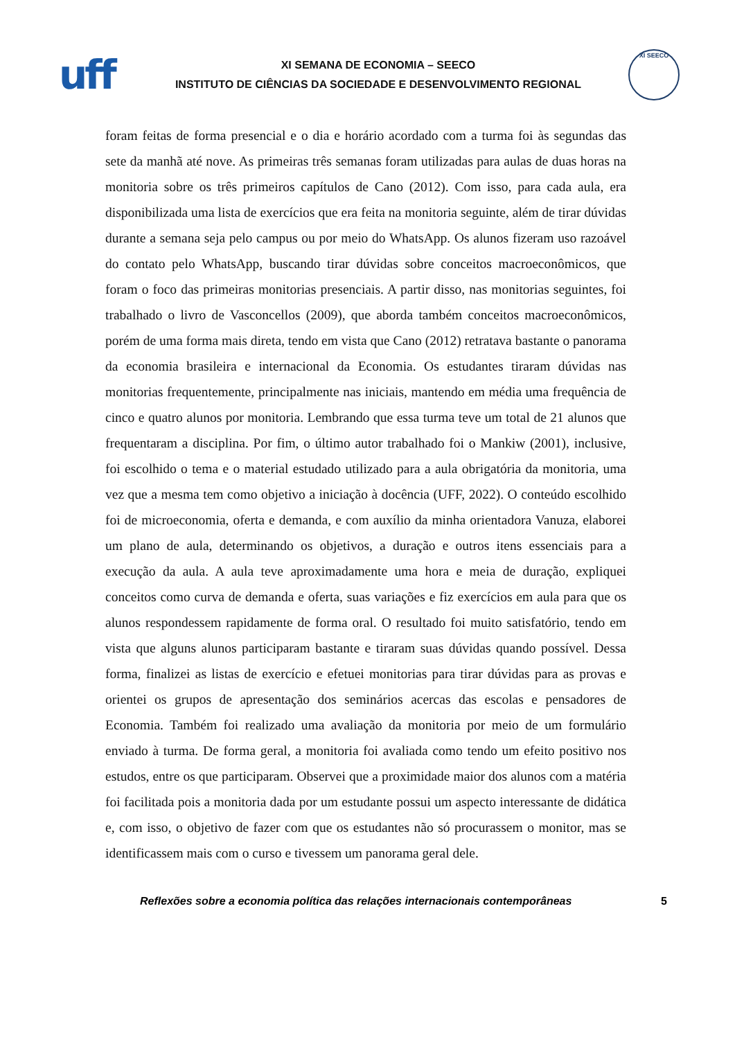uff
XI SEMANA DE ECONOMIA – SEECO
INSTITUTO DE CIÊNCIAS DA SOCIEDADE E DESENVOLVIMENTO REGIONAL
XI SEECO
foram feitas de forma presencial e o dia e horário acordado com a turma foi às segundas das sete da manhã até nove. As primeiras três semanas foram utilizadas para aulas de duas horas na monitoria sobre os três primeiros capítulos de Cano (2012). Com isso, para cada aula, era disponibilizada uma lista de exercícios que era feita na monitoria seguinte, além de tirar dúvidas durante a semana seja pelo campus ou por meio do WhatsApp. Os alunos fizeram uso razoável do contato pelo WhatsApp, buscando tirar dúvidas sobre conceitos macroeconômicos, que foram o foco das primeiras monitorias presenciais. A partir disso, nas monitorias seguintes, foi trabalhado o livro de Vasconcellos (2009), que aborda também conceitos macroeconômicos, porém de uma forma mais direta, tendo em vista que Cano (2012) retratava bastante o panorama da economia brasileira e internacional da Economia. Os estudantes tiraram dúvidas nas monitorias frequentemente, principalmente nas iniciais, mantendo em média uma frequência de cinco e quatro alunos por monitoria. Lembrando que essa turma teve um total de 21 alunos que frequentaram a disciplina. Por fim, o último autor trabalhado foi o Mankiw (2001), inclusive, foi escolhido o tema e o material estudado utilizado para a aula obrigatória da monitoria, uma vez que a mesma tem como objetivo a iniciação à docência (UFF, 2022). O conteúdo escolhido foi de microeconomia, oferta e demanda, e com auxílio da minha orientadora Vanuza, elaborei um plano de aula, determinando os objetivos, a duração e outros itens essenciais para a execução da aula. A aula teve aproximadamente uma hora e meia de duração, expliquei conceitos como curva de demanda e oferta, suas variações e fiz exercícios em aula para que os alunos respondessem rapidamente de forma oral. O resultado foi muito satisfatório, tendo em vista que alguns alunos participaram bastante e tiraram suas dúvidas quando possível. Dessa forma, finalizei as listas de exercício e efetuei monitorias para tirar dúvidas para as provas e orientei os grupos de apresentação dos seminários acercas das escolas e pensadores de Economia. Também foi realizado uma avaliação da monitoria por meio de um formulário enviado à turma. De forma geral, a monitoria foi avaliada como tendo um efeito positivo nos estudos, entre os que participaram. Observei que a proximidade maior dos alunos com a matéria foi facilitada pois a monitoria dada por um estudante possui um aspecto interessante de didática e, com isso, o objetivo de fazer com que os estudantes não só procurassem o monitor, mas se identificassem mais com o curso e tivessem um panorama geral dele.
Reflexões sobre a economia política das relações internacionais contemporâneas 5